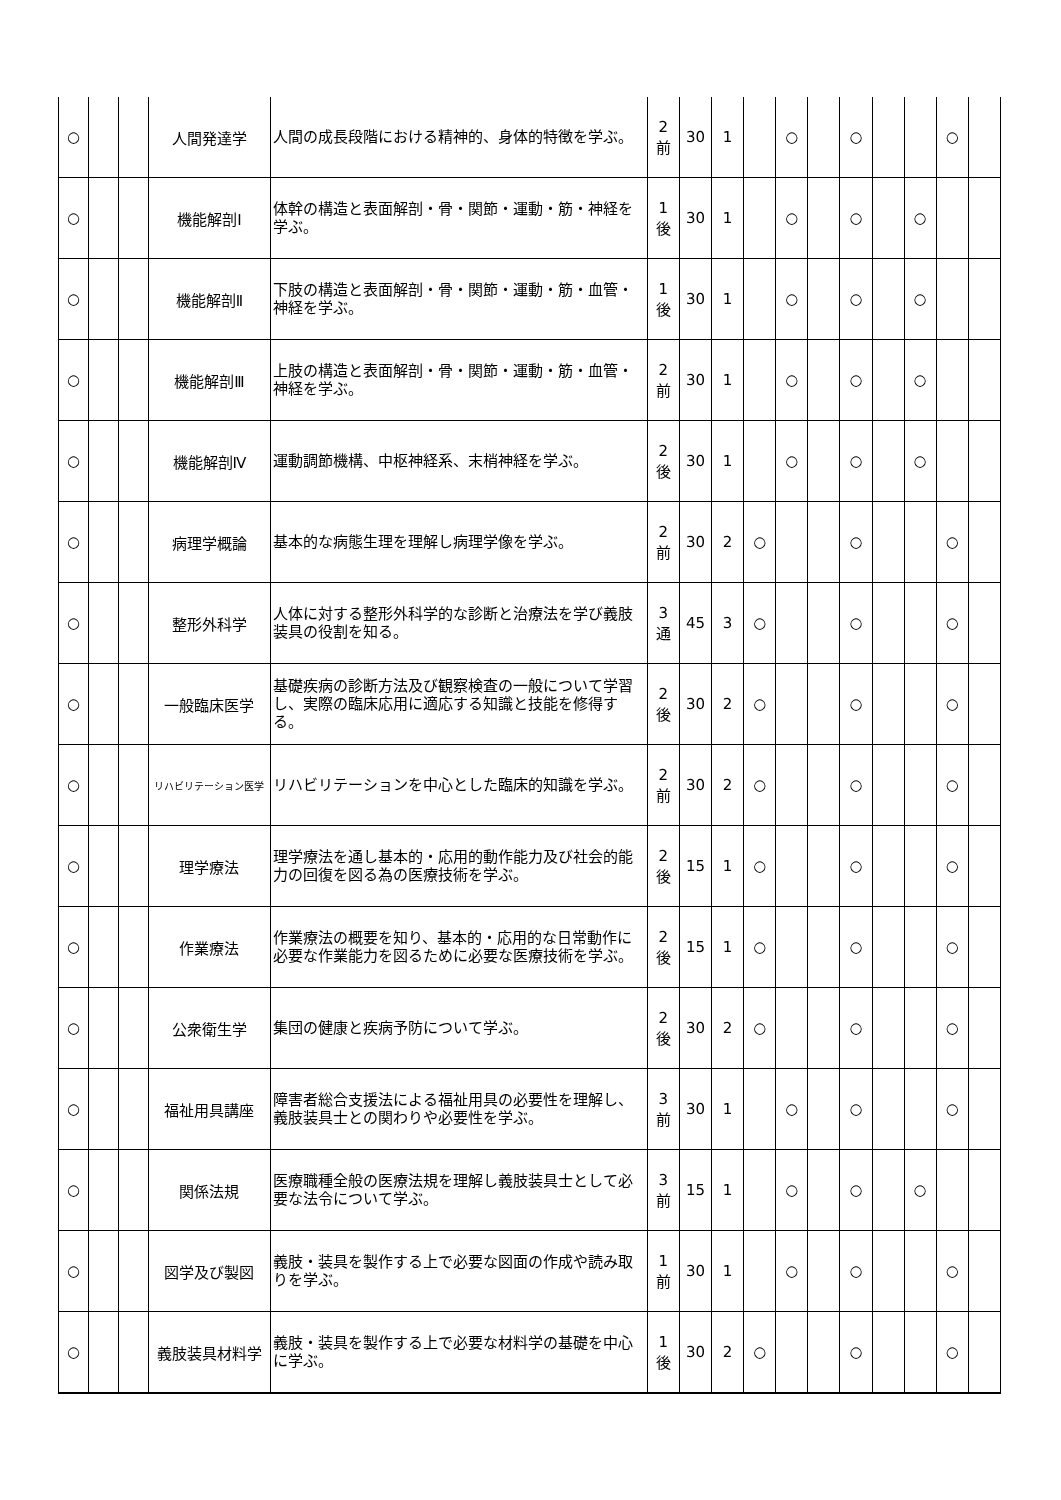| ○ | | | 人間発達学 | 人間の成長段階における精神的、身体的特徴を学ぶ。 | 2 前 | 30 | 1 | | ○ | | ○ | | | ○ | |
| ○ | | | 機能解剖Ⅰ | 体幹の構造と表面解剖・骨・関節・運動・筋・神経を学ぶ。 | 1 後 | 30 | 1 | | ○ | | ○ | | ○ | | |
| ○ | | | 機能解剖Ⅱ | 下肢の構造と表面解剖・骨・関節・運動・筋・血管・神経を学ぶ。 | 1 後 | 30 | 1 | | ○ | | ○ | | ○ | | |
| ○ | | | 機能解剖Ⅲ | 上肢の構造と表面解剖・骨・関節・運動・筋・血管・神経を学ぶ。 | 2 前 | 30 | 1 | | ○ | | ○ | | ○ | | |
| ○ | | | 機能解剖Ⅳ | 運動調節機構、中枢神経系、末梢神経を学ぶ。 | 2 後 | 30 | 1 | | ○ | | ○ | | ○ | | |
| ○ | | | 病理学概論 | 基本的な病態生理を理解し病理学像を学ぶ。 | 2 前 | 30 | 2 | ○ | | | ○ | | | ○ | |
| ○ | | | 整形外科学 | 人体に対する整形外科学的な診断と治療法を学び義肢装具の役割を知る。 | 3 通 | 45 | 3 | ○ | | | ○ | | | ○ | |
| ○ | | | 一般臨床医学 | 基礎疾病の診断方法及び観察検査の一般について学習し、実際の臨床応用に適応する知識と技能を修得する。 | 2 後 | 30 | 2 | ○ | | | ○ | | | ○ | |
| ○ | | | リハビリテーション医学 | リハビリテーションを中心とした臨床的知識を学ぶ。 | 2 前 | 30 | 2 | ○ | | | ○ | | | ○ | |
| ○ | | | 理学療法 | 理学療法を通し基本的・応用的動作能力及び社会的能力の回復を図る為の医療技術を学ぶ。 | 2 後 | 15 | 1 | ○ | | | ○ | | | ○ | |
| ○ | | | 作業療法 | 作業療法の概要を知り、基本的・応用的な日常動作に必要な作業能力を図るために必要な医療技術を学ぶ。 | 2 後 | 15 | 1 | ○ | | | ○ | | | ○ | |
| ○ | | | 公衆衛生学 | 集団の健康と疾病予防について学ぶ。 | 2 後 | 30 | 2 | ○ | | | ○ | | | ○ | |
| ○ | | | 福祉用具講座 | 障害者総合支援法による福祉用具の必要性を理解し、義肢装具士との関わりや必要性を学ぶ。 | 3 前 | 30 | 1 | | ○ | | ○ | | | ○ | |
| ○ | | | 関係法規 | 医療職種全般の医療法規を理解し義肢装具士として必要な法令について学ぶ。 | 3 前 | 15 | 1 | | ○ | | ○ | | ○ | | |
| ○ | | | 図学及び製図 | 義肢・装具を製作する上で必要な図面の作成や読み取りを学ぶ。 | 1 前 | 30 | 1 | | ○ | | ○ | | | ○ | |
| ○ | | | 義肢装具材料学 | 義肢・装具を製作する上で必要な材料学の基礎を中心に学ぶ。 | 1 後 | 30 | 2 | ○ | | | ○ | | | ○ | |